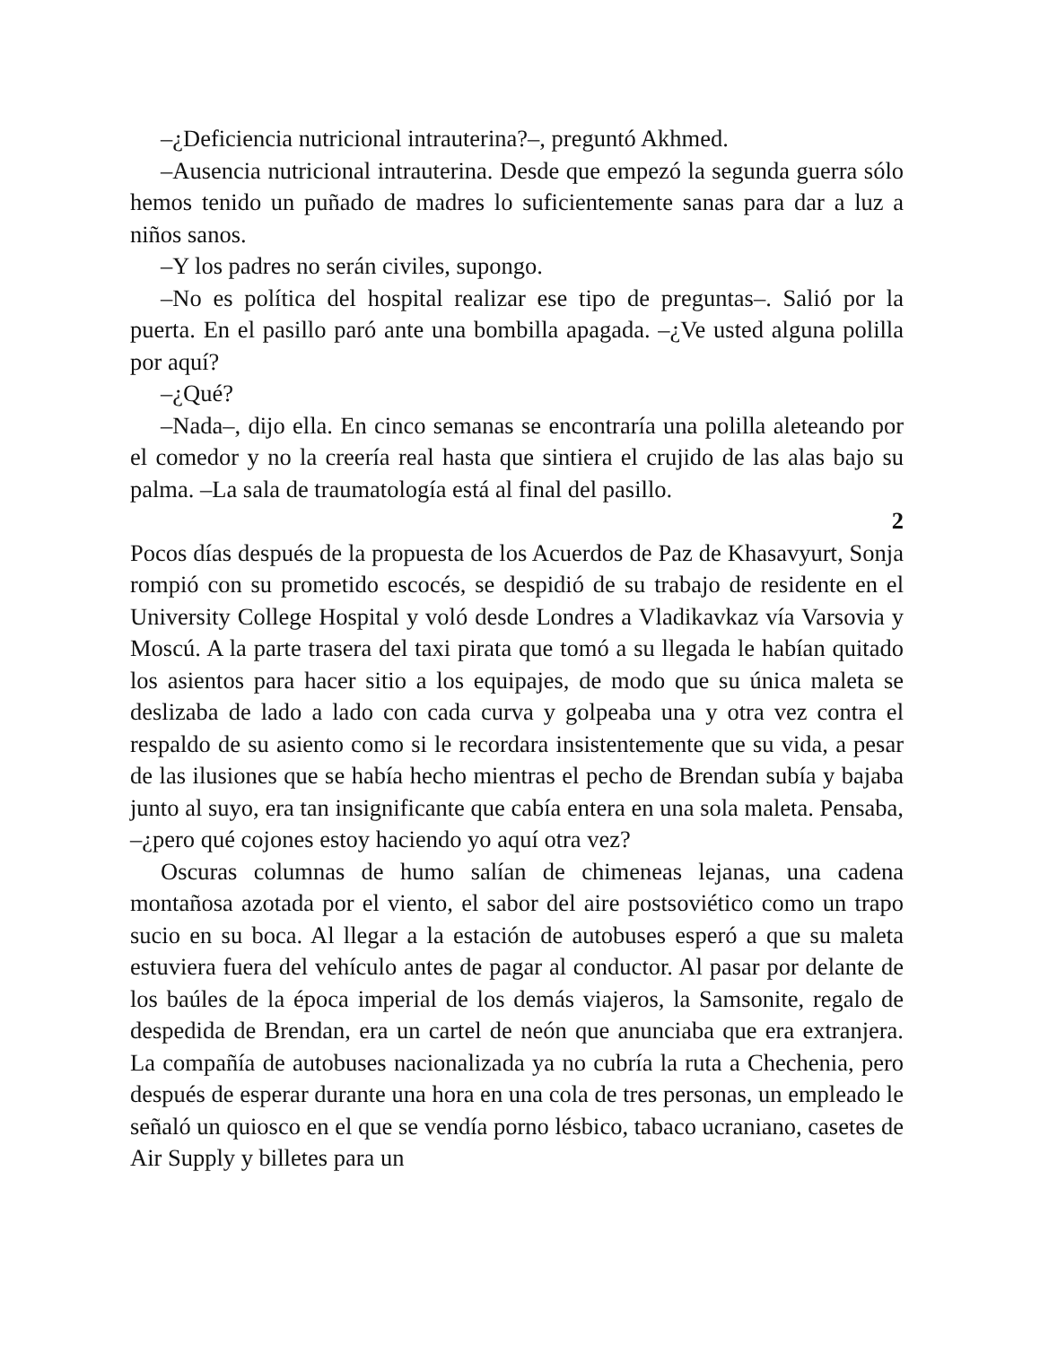–¿Deficiencia nutricional intrauterina?–, preguntó Akhmed.
–Ausencia nutricional intrauterina. Desde que empezó la segunda guerra sólo hemos tenido un puñado de madres lo suficientemente sanas para dar a luz a niños sanos.
–Y los padres no serán civiles, supongo.
–No es política del hospital realizar ese tipo de preguntas–. Salió por la puerta. En el pasillo paró ante una bombilla apagada. –¿Ve usted alguna polilla por aquí?
–¿Qué?
–Nada–, dijo ella. En cinco semanas se encontraría una polilla aleteando por el comedor y no la creería real hasta que sintiera el crujido de las alas bajo su palma. –La sala de traumatología está al final del pasillo.
2
Pocos días después de la propuesta de los Acuerdos de Paz de Khasavyurt, Sonja rompió con su prometido escocés, se despidió de su trabajo de residente en el University College Hospital y voló desde Londres a Vladikavkaz vía Varsovia y Moscú. A la parte trasera del taxi pirata que tomó a su llegada le habían quitado los asientos para hacer sitio a los equipajes, de modo que su única maleta se deslizaba de lado a lado con cada curva y golpeaba una y otra vez contra el respaldo de su asiento como si le recordara insistentemente que su vida, a pesar de las ilusiones que se había hecho mientras el pecho de Brendan subía y bajaba junto al suyo, era tan insignificante que cabía entera en una sola maleta. Pensaba, –¿pero qué cojones estoy haciendo yo aquí otra vez?
Oscuras columnas de humo salían de chimeneas lejanas, una cadena montañosa azotada por el viento, el sabor del aire postsoviético como un trapo sucio en su boca. Al llegar a la estación de autobuses esperó a que su maleta estuviera fuera del vehículo antes de pagar al conductor. Al pasar por delante de los baúles de la época imperial de los demás viajeros, la Samsonite, regalo de despedida de Brendan, era un cartel de neón que anunciaba que era extranjera. La compañía de autobuses nacionalizada ya no cubría la ruta a Chechenia, pero después de esperar durante una hora en una cola de tres personas, un empleado le señaló un quiosco en el que se vendía porno lésbico, tabaco ucraniano, casetes de Air Supply y billetes para un